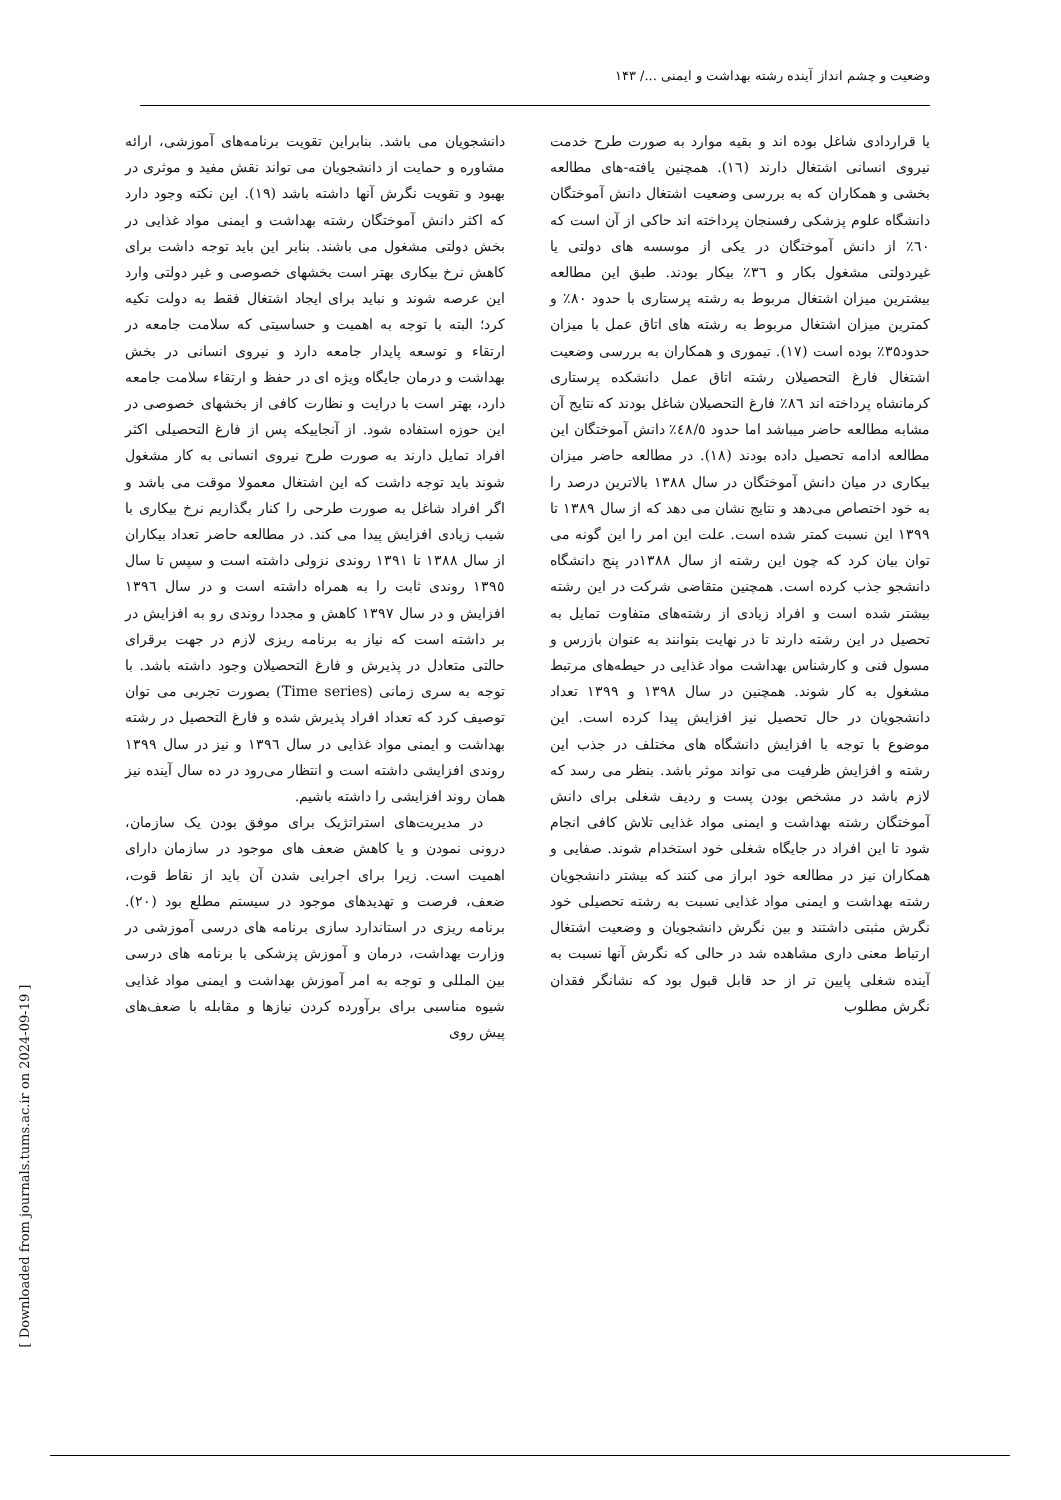وضعیت و چشم انداز آینده رشته بهداشت و ایمنی .../ ۱۴۳
یا قراردادی شاغل بوده اند و بقیه موارد به صورت طرح خدمت نیروی انسانی اشتغال دارند (١٦). همچنین یافته-های مطالعه بخشی و همکاران که به بررسی وضعیت اشتغال دانش آموختگان دانشگاه علوم پزشکی رفسنجان پرداخته اند حاکی از آن است که ٦٠٪ از دانش آموختگان در یکی از موسسه های دولتی یا غیردولتی مشغول بکار و ٣٦٪ بیکار بودند. طبق این مطالعه بیشترین میزان اشتغال مربوط به رشته پرستاری با حدود ٨٠٪ و کمترین میزان اشتغال مربوط به رشته های اتاق عمل با میزان حدود۳۵٪ بوده است (١٧). تیموری و همکاران به بررسی وضعیت اشتغال فارغ التحصیلان رشته اتاق عمل دانشکده پرستاری کرمانشاه پرداخته اند ٨٦٪ فارغ التحصیلان شاغل بودند که نتایج آن مشابه مطالعه حاضر میباشد اما حدود ٤٨/٥٪ دانش آموختگان این مطالعه ادامه تحصیل داده بودند (١٨). در مطالعه حاضر میزان بیکاری در میان دانش آموختگان در سال ١٣٨٨ بالاترین درصد را به خود اختصاص می‌دهد و نتایج نشان می دهد که از سال ۱۳۸۹ تا ۱۳۹۹ این نسبت کمتر شده است. علت این امر را این گونه می توان بیان کرد که چون این رشته از سال ١٣٨٨در پنج دانشگاه دانشجو جذب کرده است. همچنین متقاضی شرکت در این رشته بیشتر شده است و افراد زیادی از رشته‌های متفاوت تمایل به تحصیل در این رشته دارند تا در نهایت بتوانند به عنوان بازرس و مسول فنی و کارشناس بهداشت مواد غذایی در حیطه‌های مرتبط مشغول به کار شوند. همچنین در سال ١٣٩٨ و ۱۳۹۹ تعداد دانشجویان در حال تحصیل نیز افزایش پیدا کرده است. این موضوع با توجه با افزایش دانشگاه های مختلف در جذب این رشته و افزایش ظرفیت می تواند موثر باشد. بنظر می رسد که لازم باشد در مشخص بودن پست و ردیف شغلی برای دانش آموختگان رشته بهداشت و ایمنی مواد غذایی تلاش کافی انجام شود تا این افراد در جایگاه شغلی خود استخدام شوند. صفایی و همکاران نیز در مطالعه خود ابراز می کنند که بیشتر دانشجویان رشته بهداشت و ایمنی مواد غذایی نسبت به رشته تحصیلی خود نگرش مثبتی داشتند و بین نگرش دانشجویان و وضعیت اشتغال ارتباط معنی داری مشاهده شد در حالی که نگرش آنها نسبت به آینده شغلی پایین تر از حد قابل قبول بود که نشانگر فقدان نگرش مطلوب
دانشجویان می باشد. بنابراین تقویت برنامه‌های آموزشی، ارائه مشاوره و حمایت از دانشجویان می تواند نقش مفید و موثری در بهبود و تقویت نگرش آنها داشته باشد (١٩). این نکته وجود دارد که اکثر دانش آموختگان رشته بهداشت و ایمنی مواد غذایی در بخش دولتی مشغول می باشند. بنابر این باید توجه داشت برای کاهش نرخ بیکاری بهتر است بخشهای خصوصی و غیر دولتی وارد این عرصه شوند و نباید برای ایجاد اشتغال فقط به دولت تکیه کرد؛ البته با توجه به اهمیت و حساسیتی که سلامت جامعه در ارتقاء و توسعه پایدار جامعه دارد و نیروی انسانی در بخش بهداشت و درمان جایگاه ویژه ای در حفظ و ارتقاء سلامت جامعه دارد، بهتر است با درایت و نظارت کافی از بخشهای خصوصی در این حوزه استفاده شود. از آنجاییکه پس از فارغ التحصیلی اکثر افراد تمایل دارند به صورت طرح نیروی انسانی به کار مشغول شوند باید توجه داشت که این اشتغال معمولا موقت می باشد و اگر افراد شاغل به صورت طرحی را کنار بگذاریم نرخ بیکاری با شیب زیادی افزایش پیدا می کند. در مطالعه حاضر تعداد بیکاران از سال ١٣٨٨ تا ١٣٩١ روندی نزولی داشته است و سپس تا سال ١٣٩٥ روندی ثابت را به همراه داشته است و در سال ١٣٩٦ افزایش و در سال ١٣٩٧ کاهش و مجددا روندی رو به افزایش در بر داشته است که نیاز به برنامه ریزی لازم در جهت برقرای حالتی متعادل در پذیرش و فارغ التحصیلان وجود داشته باشد. با توجه به سری زمانی (Time series) بصورت تجربی می توان توصیف کرد که تعداد افراد پذیرش شده و فارغ التحصیل در رشته بهداشت و ایمنی مواد غذایی در سال ١٣٩٦ و نیز در سال ۱۳۹۹ روندی افزایشی داشته است و انتظار می‌رود در ده سال آینده نیز همان روند افزایشی را داشته باشیم.
در مدیریت‌های استراتژیک برای موفق بودن یک سازمان، درونی نمودن و یا کاهش ضعف های موجود در سازمان دارای اهمیت است. زیرا برای اجرایی شدن آن باید از نقاط قوت، ضعف، فرصت و تهدیدهای موجود در سیستم مطلع بود (٢٠). برنامه ریزی در استاندارد سازی برنامه های درسی آموزشی در وزارت بهداشت، درمان و آموزش پزشکی با برنامه های درسی بین المللی و توجه به امر آموزش بهداشت و ایمنی مواد غذایی شیوه مناسبی برای برآورده کردن نیازها و مقابله با ضعف‌های پیش روی
[ Downloaded from journals.tums.ac.ir on 2024-09-19 ]